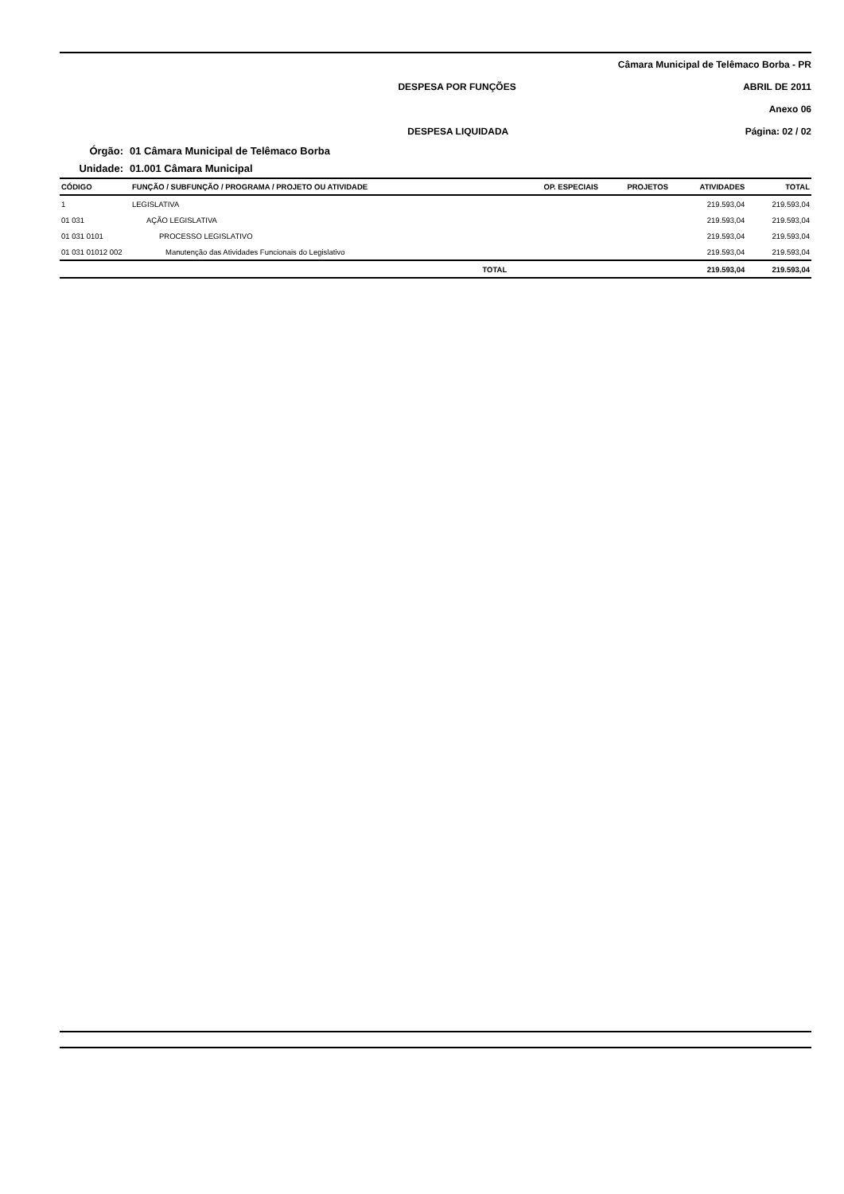Câmara Municipal de Telêmaco Borba - PR
DESPESA POR FUNÇÕES ABRIL DE 2011
Anexo 06
DESPESA LIQUIDADA Página: 02 / 02
Órgão: 01 Câmara Municipal de Telêmaco Borba
Unidade: 01.001 Câmara Municipal
| CÓDIGO | FUNÇÃO / SUBFUNÇÃO / PROGRAMA / PROJETO OU ATIVIDADE | OP. ESPECIAIS | PROJETOS | ATIVIDADES | TOTAL |
| --- | --- | --- | --- | --- | --- |
| 1 | LEGISLATIVA | | | 219.593,04 | 219.593,04 |
| 01 031 | AÇÃO LEGISLATIVA | | | 219.593,04 | 219.593,04 |
| 01 031 0101 | PROCESSO LEGISLATIVO | | | 219.593,04 | 219.593,04 |
| 01 031 01012 002 | Manutenção das Atividades Funcionais do Legislativo | | | 219.593,04 | 219.593,04 |
| | TOTAL | | | 219.593,04 | 219.593,04 |